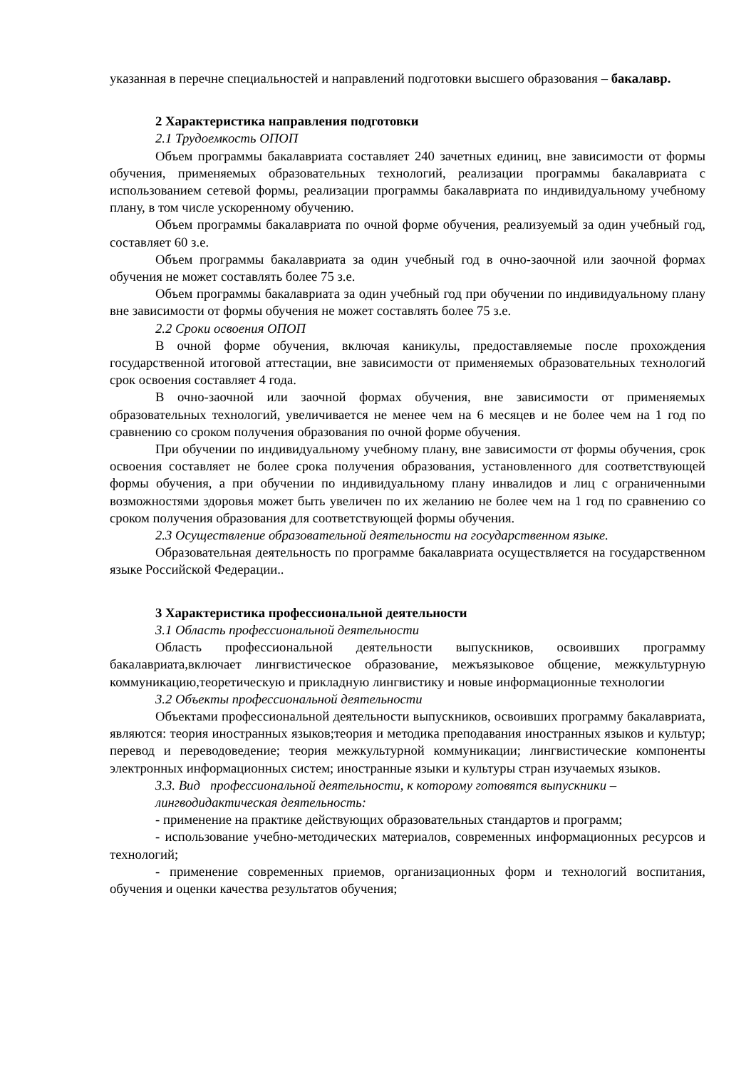указанная в перечне специальностей и направлений подготовки высшего образования – бакалавр.
2 Характеристика направления подготовки
2.1 Трудоемкость ОПОП
Объем программы бакалавриата составляет 240 зачетных единиц, вне зависимости от формы обучения, применяемых образовательных технологий, реализации программы бакалавриата с использованием сетевой формы, реализации программы бакалавриата по индивидуальному учебному плану, в том числе ускоренному обучению.
Объем программы бакалавриата по очной форме обучения, реализуемый за один учебный год, составляет 60 з.е.
Объем программы бакалавриата за один учебный год в очно-заочной или заочной формах обучения не может составлять более 75 з.е.
Объем программы бакалавриата за один учебный год при обучении по индивидуальному плану вне зависимости от формы обучения не может составлять более 75 з.е.
2.2 Сроки освоения ОПОП
В очной форме обучения, включая каникулы, предоставляемые после прохождения государственной итоговой аттестации, вне зависимости от применяемых образовательных технологий срок освоения составляет 4 года.
В очно-заочной или заочной формах обучения, вне зависимости от применяемых образовательных технологий, увеличивается не менее чем на 6 месяцев и не более чем на 1 год по сравнению со сроком получения образования по очной форме обучения.
При обучении по индивидуальному учебному плану, вне зависимости от формы обучения, срок освоения составляет не более срока получения образования, установленного для соответствующей формы обучения, а при обучении по индивидуальному плану инвалидов и лиц с ограниченными возможностями здоровья может быть увеличен по их желанию не более чем на 1 год по сравнению со сроком получения образования для соответствующей формы обучения.
2.3 Осуществление образовательной деятельности на государственном языке.
Образовательная деятельность по программе бакалавриата осуществляется на государственном языке Российской Федерации..
3 Характеристика профессиональной деятельности
3.1 Область профессиональной деятельности
Область профессиональной деятельности выпускников, освоивших программу бакалавриата,включает лингвистическое образование, межъязыковое общение, межкультурную коммуникацию,теоретическую и прикладную лингвистику и новые информационные технологии
3.2 Объекты профессиональной деятельности
Объектами профессиональной деятельности выпускников, освоивших программу бакалавриата, являются: теория иностранных языков;теория и методика преподавания иностранных языков и культур; перевод и переводоведение; теория межкультурной коммуникации; лингвистические компоненты электронных информационных систем; иностранные языки и культуры стран изучаемых языков.
3.3. Вид профессиональной деятельности, к которому готовятся выпускники –
лингводидактическая деятельность:
- применение на практике действующих образовательных стандартов и программ;
- использование учебно-методических материалов, современных информационных ресурсов и технологий;
- применение современных приемов, организационных форм и технологий воспитания, обучения и оценки качества результатов обучения;